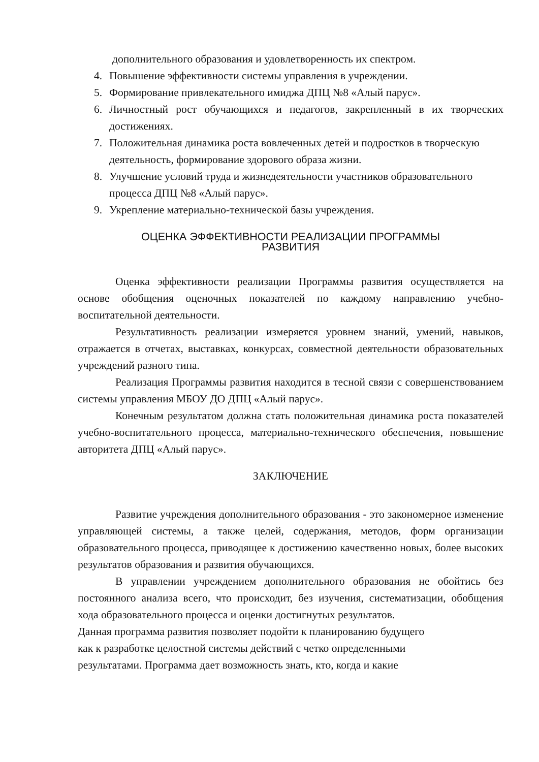дополнительного образования и удовлетворенность их спектром.
4. Повышение эффективности системы управления в учреждении.
5. Формирование привлекательного имиджа ДПЦ №8 «Алый парус».
6. Личностный рост обучающихся и педагогов, закрепленный в их творческих достижениях.
7. Положительная динамика роста вовлеченных детей и подростков в творческую деятельность, формирование здорового образа жизни.
8. Улучшение условий труда и жизнедеятельности участников образовательного процесса ДПЦ №8 «Алый парус».
9. Укрепление материально-технической базы учреждения.
ОЦЕНКА ЭФФЕКТИВНОСТИ РЕАЛИЗАЦИИ ПРОГРАММЫ
РАЗВИТИЯ
Оценка эффективности реализации Программы развития осуществляется на основе обобщения оценочных показателей по каждому направлению учебно-воспитательной деятельности.
Результативность реализации измеряется уровнем знаний, умений, навыков, отражается в отчетах, выставках, конкурсах, совместной деятельности образовательных учреждений разного типа.
Реализация Программы развития находится в тесной связи с совершенствованием системы управления МБОУ ДО ДПЦ «Алый парус».
Конечным результатом должна стать положительная динамика роста показателей учебно-воспитательного процесса, материально-технического обеспечения, повышение авторитета ДПЦ «Алый парус».
ЗАКЛЮЧЕНИЕ
Развитие учреждения дополнительного образования - это закономерное изменение управляющей системы, а также целей, содержания, методов, форм организации образовательного процесса, приводящее к достижению качественно новых, более высоких результатов образования и развития обучающихся.
В управлении учреждением дополнительного образования не обойтись без постоянного анализа всего, что происходит, без изучения, систематизации, обобщения хода образовательного процесса и оценки достигнутых результатов.
Данная программа развития позволяет подойти к планированию будущего
как к разработке целостной системы действий с четко определенными
результатами. Программа дает возможность знать, кто, когда и какие